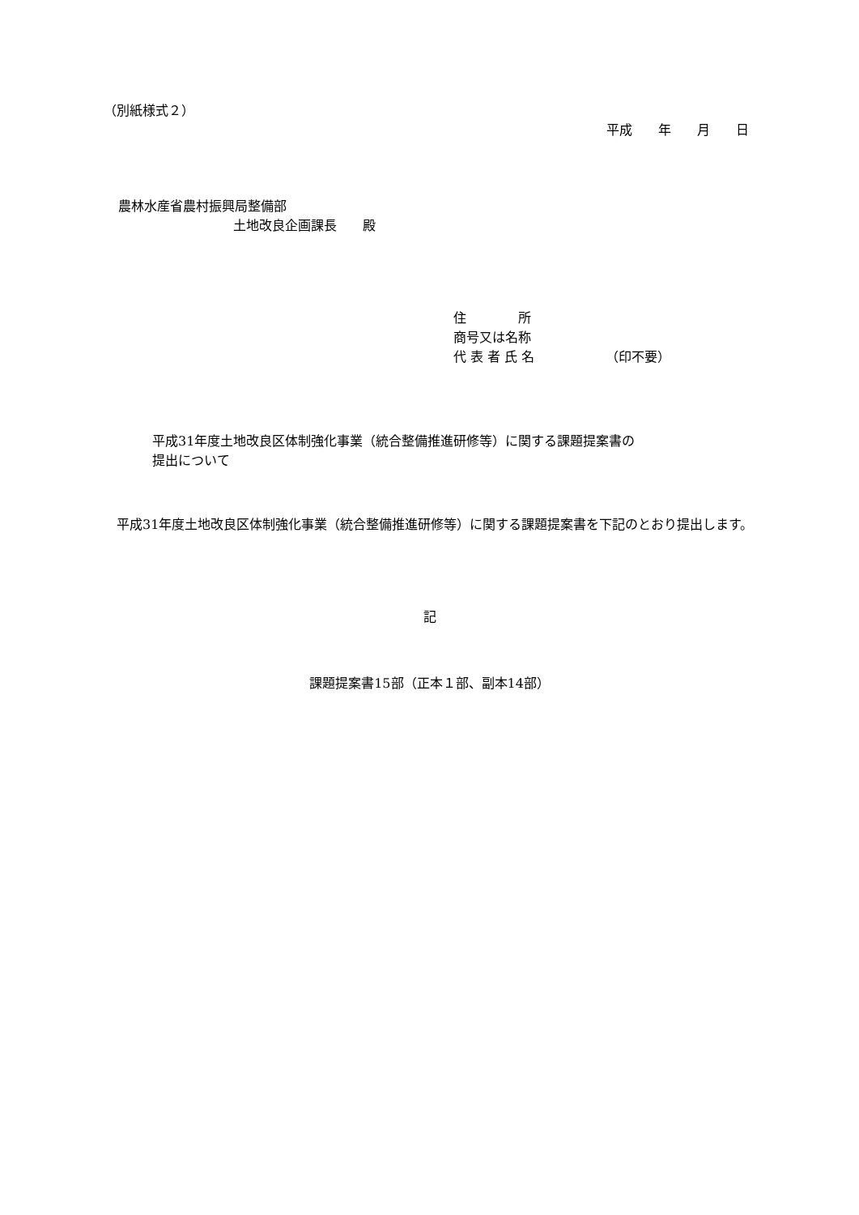（別紙様式２）
平成　　年　　月　　日
農林水産省農村振興局整備部
土地改良企画課長　　殿
住　　　　所
商号又は名称
代 表 者 氏 名　　　　　　（印不要）
平成31年度土地改良区体制強化事業（統合整備推進研修等）に関する課題提案書の
提出について
　平成31年度土地改良区体制強化事業（統合整備推進研修等）に関する課題提案書を下記のとおり提出します。
記
課題提案書15部（正本１部、副本14部）